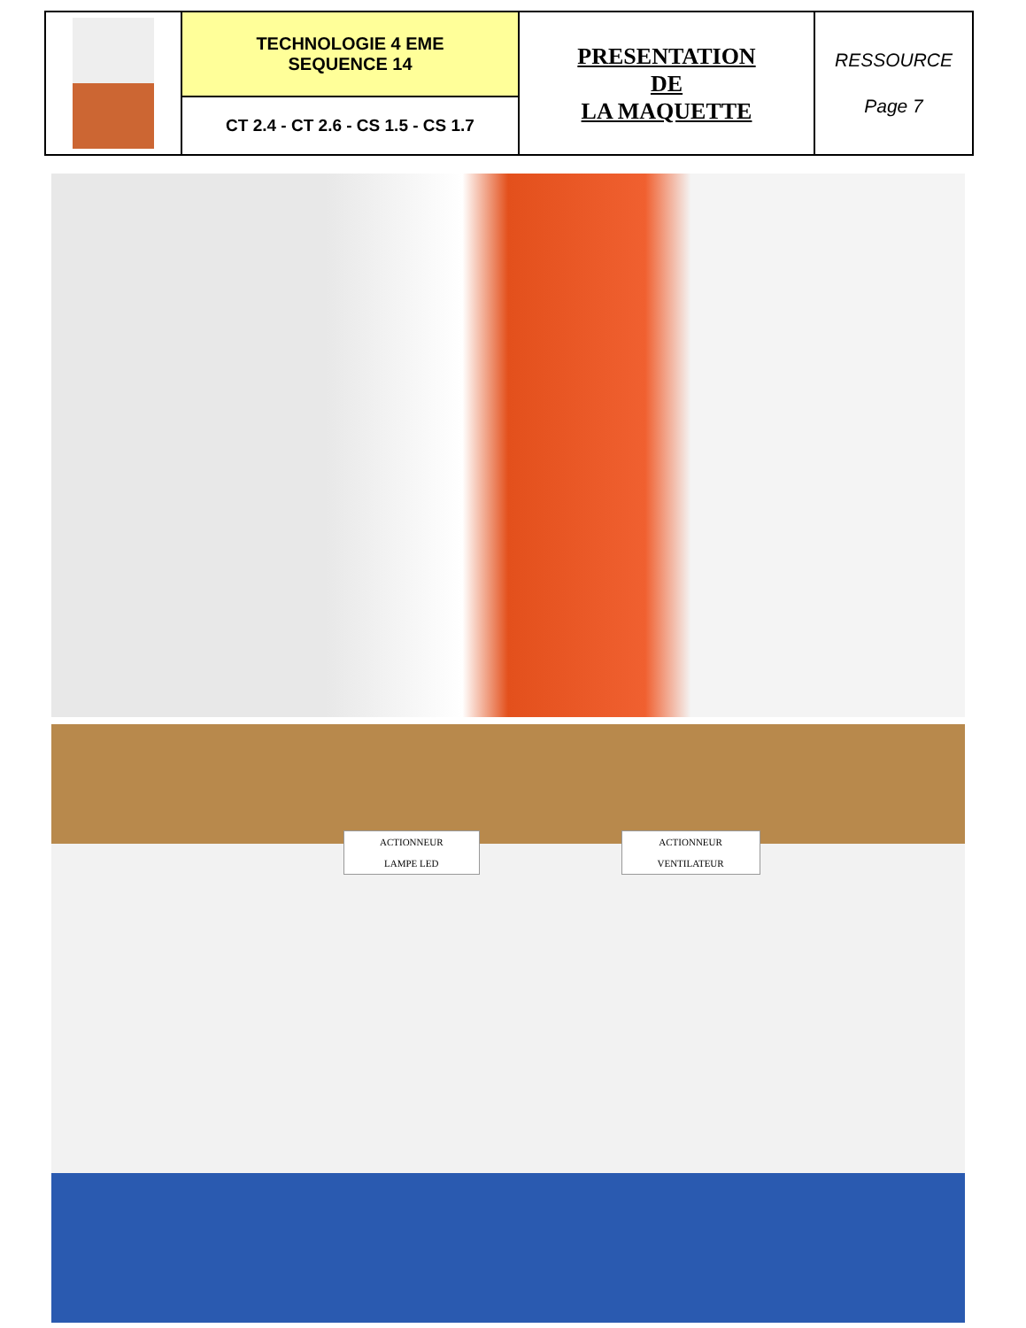| | TECHNOLOGIE 4 EME SEQUENCE 14 | PRESENTATION DE LA MAQUETTE | RESSOURCE Page 7 |
| | CT 2.4 - CT 2.6 - CS 1.5 - CS 1.7 | | |
ACTIONNEUR
LAMPE LED ACTIONNEUR
VENTILATEUR